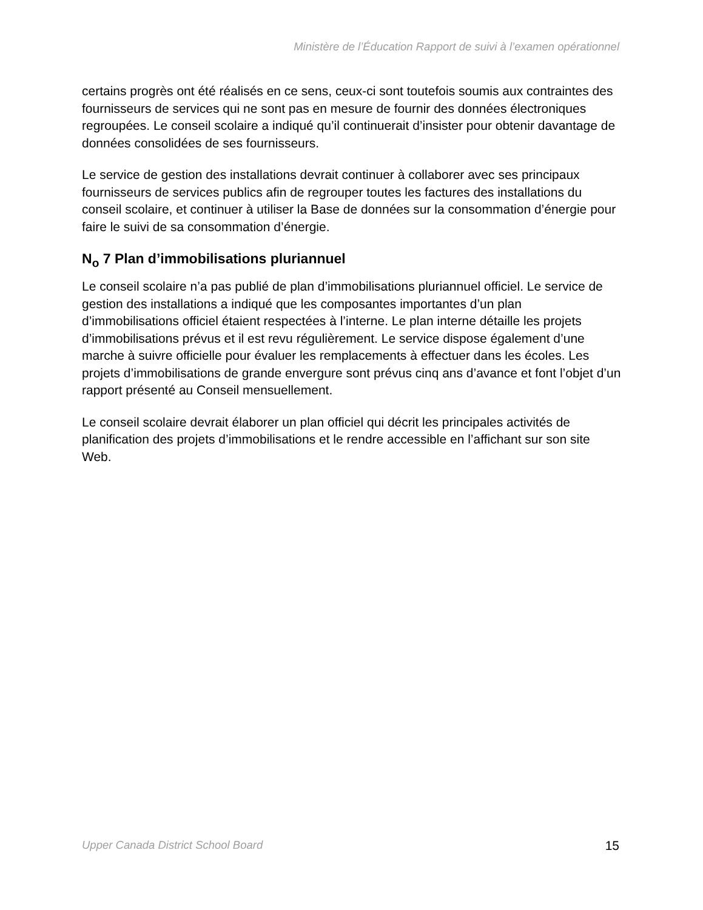Ministère de l’Éducation Rapport de suivi à l’examen opérationnel
certains progrès ont été réalisés en ce sens, ceux-ci sont toutefois soumis aux contraintes des fournisseurs de services qui ne sont pas en mesure de fournir des données électroniques regroupées. Le conseil scolaire a indiqué qu’il continuerait d’insister pour obtenir davantage de données consolidées de ses fournisseurs.
Le service de gestion des installations devrait continuer à collaborer avec ses principaux fournisseurs de services publics afin de regrouper toutes les factures des installations du conseil scolaire, et continuer à utiliser la Base de données sur la consommation d’énergie pour faire le suivi de sa consommation d’énergie.
N<sub>o</sub> 7 Plan d’immobilisations pluriannuel
Le conseil scolaire n’a pas publié de plan d’immobilisations pluriannuel officiel. Le service de gestion des installations a indiqué que les composantes importantes d’un plan d’immobilisations officiel étaient respectées à l’interne. Le plan interne détaille les projets d’immobilisations prévus et il est revu régulièrement. Le service dispose également d’une marche à suivre officielle pour évaluer les remplacements à effectuer dans les écoles. Les projets d’immobilisations de grande envergure sont prévus cinq ans d’avance et font l’objet d’un rapport présenté au Conseil mensuellement.
Le conseil scolaire devrait élaborer un plan officiel qui décrit les principales activités de planification des projets d’immobilisations et le rendre accessible en l’affichant sur son site Web.
Upper Canada District School Board 15